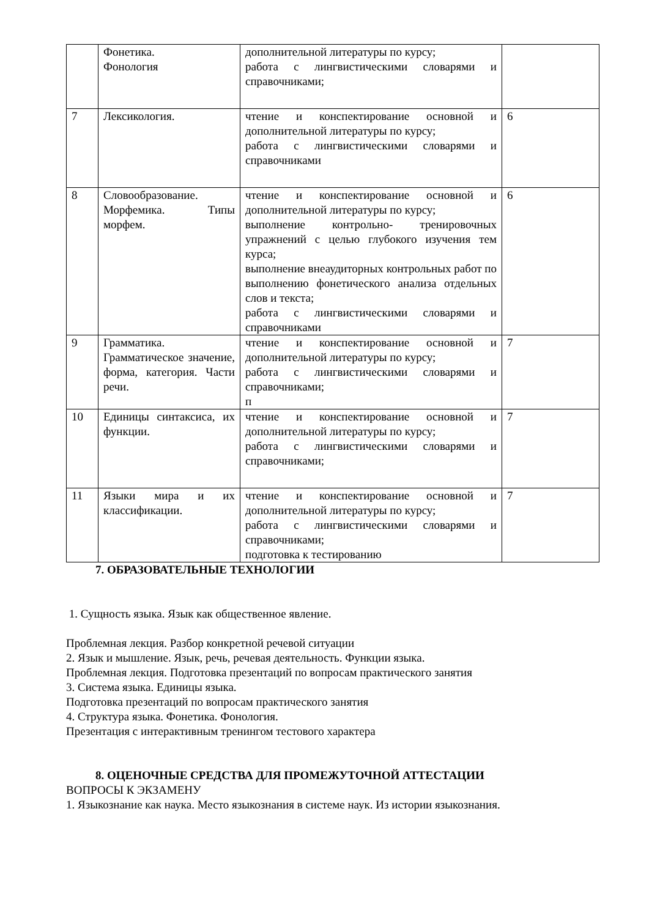| | Фонетика. Фонология | дополнительной литературы по курсу; работа с лингвистическими словарями и справочниками; | |
| 7 | Лексикология. | чтение и конспектирование основной и дополнительной литературы по курсу; работа с лингвистическими словарями и справочниками | 6 |
| 8 | Словообразование. Морфемика. Типы морфем. | чтение и конспектирование основной и дополнительной литературы по курсу; выполнение контрольно- тренировочных упражнений с целью глубокого изучения тем курса; выполнение внеаудиторных контрольных работ по выполнению фонетического анализа отдельных слов и текста; работа с лингвистическими словарями и справочниками | 6 |
| 9 | Грамматика. Грамматическое значение, форма, категория. Части речи. | чтение и конспектирование основной и дополнительной литературы по курсу; работа с лингвистическими словарями и справочниками; п | 7 |
| 10 | Единицы синтаксиса, их функции. | чтение и конспектирование основной и дополнительной литературы по курсу; работа с лингвистическими словарями и справочниками; | 7 |
| 11 | Языки мира и их классификации. | чтение и конспектирование основной и дополнительной литературы по курсу; работа с лингвистическими словарями и справочниками; подготовка к тестированию | 7 |
7. ОБРАЗОВАТЕЛЬНЫЕ ТЕХНОЛОГИИ
1. Сущность языка. Язык как общественное явление.
Проблемная лекция. Разбор конкретной речевой ситуации
2. Язык и мышление. Язык, речь, речевая деятельность. Функции языка.
Проблемная лекция. Подготовка презентаций по вопросам практического занятия
3. Система языка. Единицы языка.
Подготовка презентаций по вопросам практического занятия
4. Структура языка. Фонетика. Фонология.
Презентация с интерактивным тренингом тестового характера
8. ОЦЕНОЧНЫЕ СРЕДСТВА ДЛЯ ПРОМЕЖУТОЧНОЙ АТТЕСТАЦИИ
ВОПРОСЫ К ЭКЗАМЕНУ
1. Языкознание как наука. Место языкознания в системе наук. Из истории языкознания.